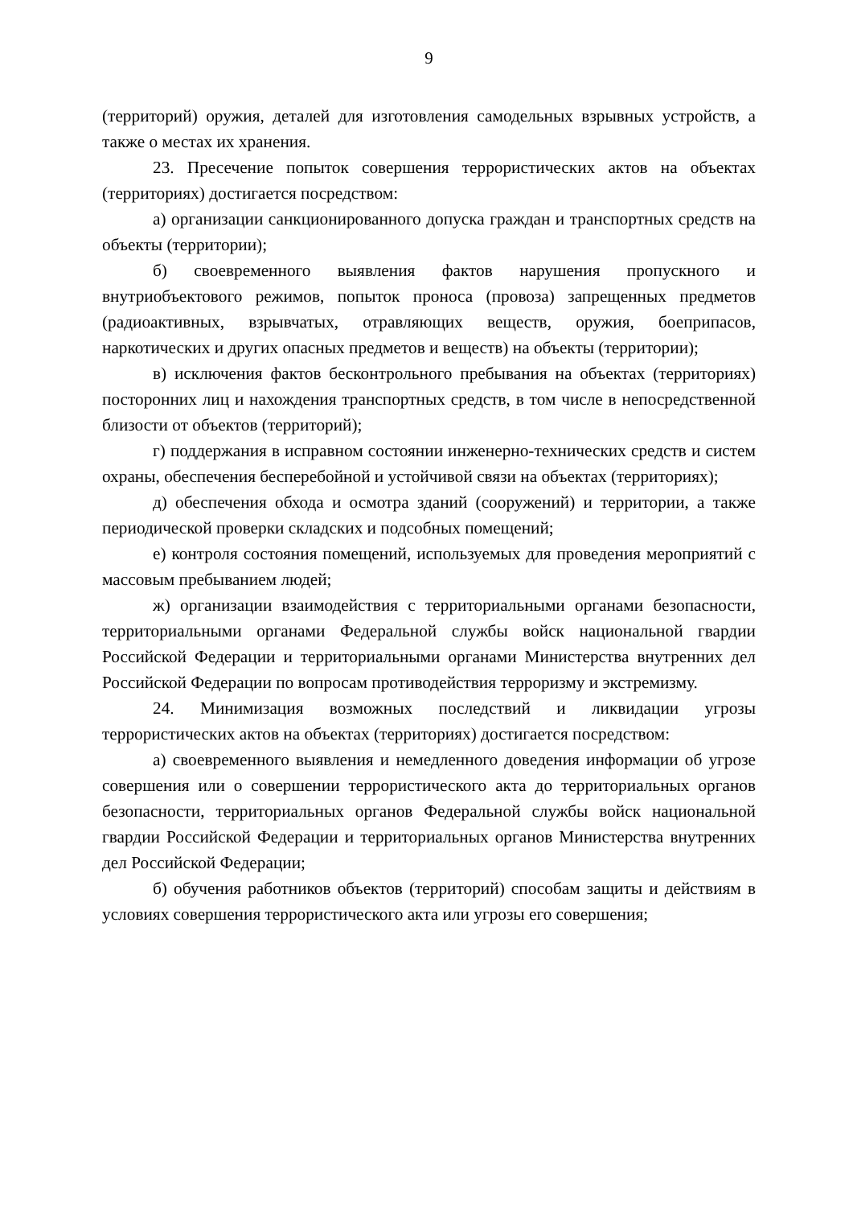9
(территорий) оружия, деталей для изготовления самодельных взрывных устройств, а также о местах их хранения.
23. Пресечение попыток совершения террористических актов на объектах (территориях) достигается посредством:
а) организации санкционированного допуска граждан и транспортных средств на объекты (территории);
б) своевременного выявления фактов нарушения пропускного и внутриобъектового режимов, попыток проноса (провоза) запрещенных предметов (радиоактивных, взрывчатых, отравляющих веществ, оружия, боеприпасов, наркотических и других опасных предметов и веществ) на объекты (территории);
в) исключения фактов бесконтрольного пребывания на объектах (территориях) посторонних лиц и нахождения транспортных средств, в том числе в непосредственной близости от объектов (территорий);
г) поддержания в исправном состоянии инженерно-технических средств и систем охраны, обеспечения бесперебойной и устойчивой связи на объектах (территориях);
д) обеспечения обхода и осмотра зданий (сооружений) и территории, а также периодической проверки складских и подсобных помещений;
е) контроля состояния помещений, используемых для проведения мероприятий с массовым пребыванием людей;
ж) организации взаимодействия с территориальными органами безопасности, территориальными органами Федеральной службы войск национальной гвардии Российской Федерации и территориальными органами Министерства внутренних дел Российской Федерации по вопросам противодействия терроризму и экстремизму.
24. Минимизация возможных последствий и ликвидации угрозы террористических актов на объектах (территориях) достигается посредством:
а) своевременного выявления и немедленного доведения информации об угрозе совершения или о совершении террористического акта до территориальных органов безопасности, территориальных органов Федеральной службы войск национальной гвардии Российской Федерации и территориальных органов Министерства внутренних дел Российской Федерации;
б) обучения работников объектов (территорий) способам защиты и действиям в условиях совершения террористического акта или угрозы его совершения;